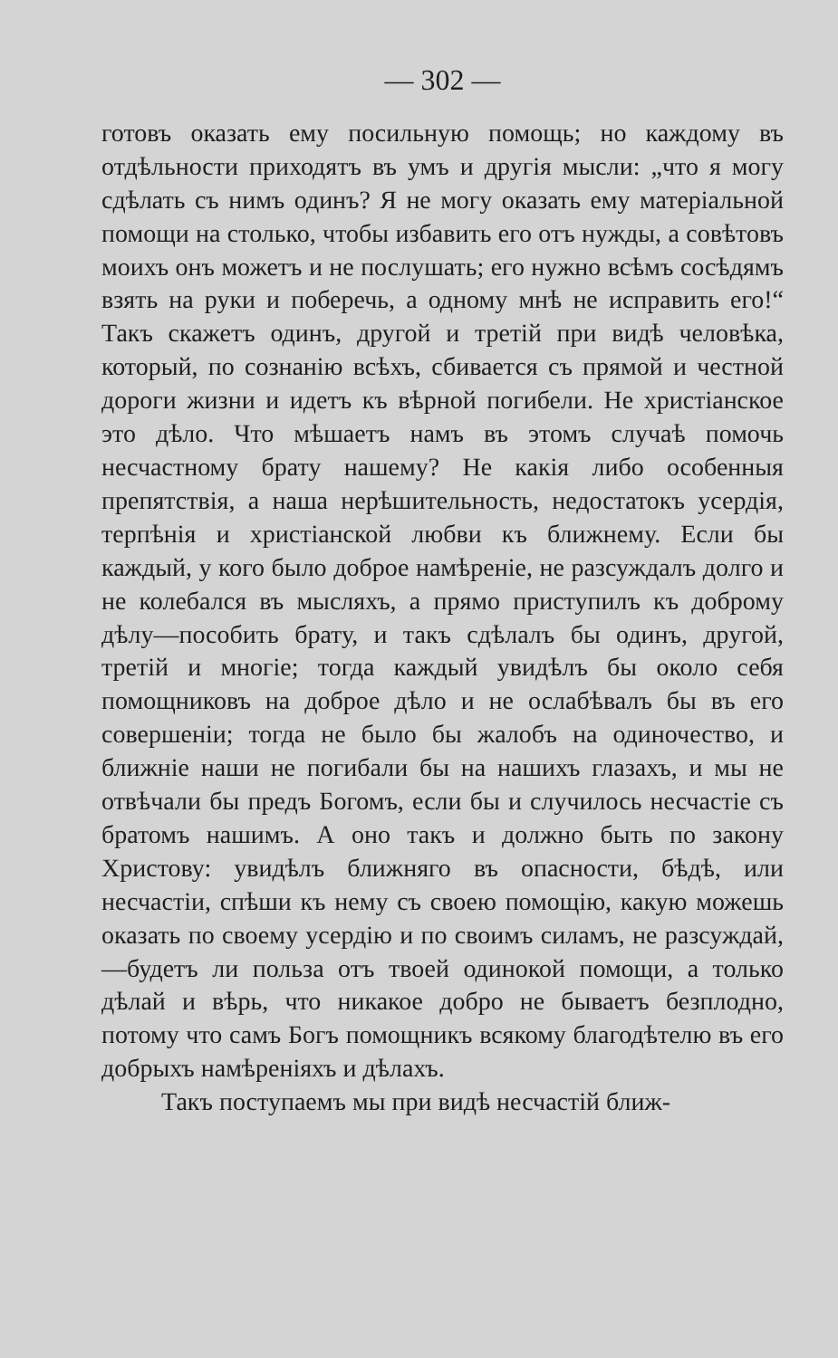— 302 —
готовъ оказать ему посильную помощь; но каждому въ отдѣльности приходятъ въ умъ и другія мысли: „что я могу сдѣлать съ нимъ одинъ? Я не могу оказать ему матеріальной помощи на столько, чтобы избавить его отъ нужды, а совѣтовъ моихъ онъ можетъ и не послушать; его нужно всѣмъ сосѣдямъ взять на руки и поберечь, а одному мнѣ не исправить его!“ Такъ скажетъ одинъ, другой и третій при видѣ человѣка, который, по сознанію всѣхъ, сбивается съ прямой и честной дороги жизни и идетъ къ вѣрной погибели. Не христіанское это дѣло. Что мѣшаетъ намъ въ этомъ случаѣ помочь несчастному брату нашему? Не какія либо особенныя препятствія, а наша нерѣшительность, недостатокъ усердія, терпѣнія и христіанской любви къ ближнему. Если бы каждый, у кого было доброе намѣреніе, не разсуждалъ долго и не колебался въ мысляхъ, а прямо приступилъ къ доброму дѣлу—пособить брату, и такъ сдѣлалъ бы одинъ, другой, третій и многіе; тогда каждый увидѣлъ бы около себя помощниковъ на доброе дѣло и не ослабѣвалъ бы въ его совершеніи; тогда не было бы жалобъ на одиночество, и ближніе наши не погибали бы на нашихъ глазахъ, и мы не отвѣчали бы предъ Богомъ, если бы и случилось несчастіе съ братомъ нашимъ. А оно такъ и должно быть по закону Христову: увидѣлъ ближняго въ опасности, бѣдѣ, или несчастіи, спѣши къ нему съ своею помощію, какую можешь оказать по своему усердію и по своимъ силамъ, не разсуждай,—будетъ ли польза отъ твоей одинокой помощи, а только дѣлай и вѣрь, что никакое добро не бываетъ безплодно, потому что самъ Богъ помощникъ всякому благодѣтелю въ его добрыхъ намѣреніяхъ и дѣлахъ.
Такъ поступаемъ мы при видѣ несчастій ближ-